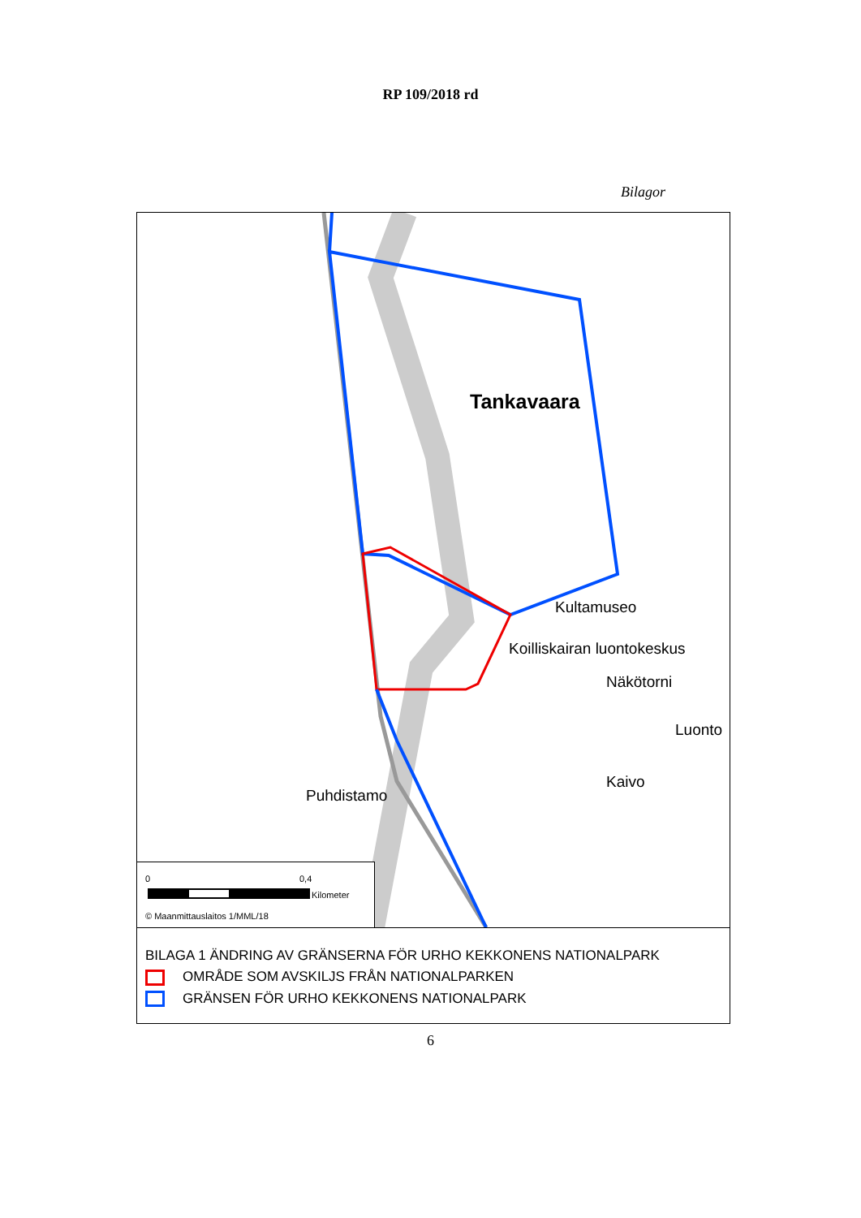RP 109/2018 rd
Bilagor
Tankavaara
Kultamuseo
Koilliskairan luontokeskus
Näkötorni
Luonto
Kaivo
Puhdistamo
0 0,4
Kilometer
© Maanmittauslaitos 1/MML/18
BILAGA 1 ÄNDRING AV GRÄNSERNA FÖR URHO KEKKONENS NATIONALPARK
OMRÅDE SOM AVSKILJS FRÅN NATIONALPARKEN
GRÄNSEN FÖR URHO KEKKONENS NATIONALPARK
6